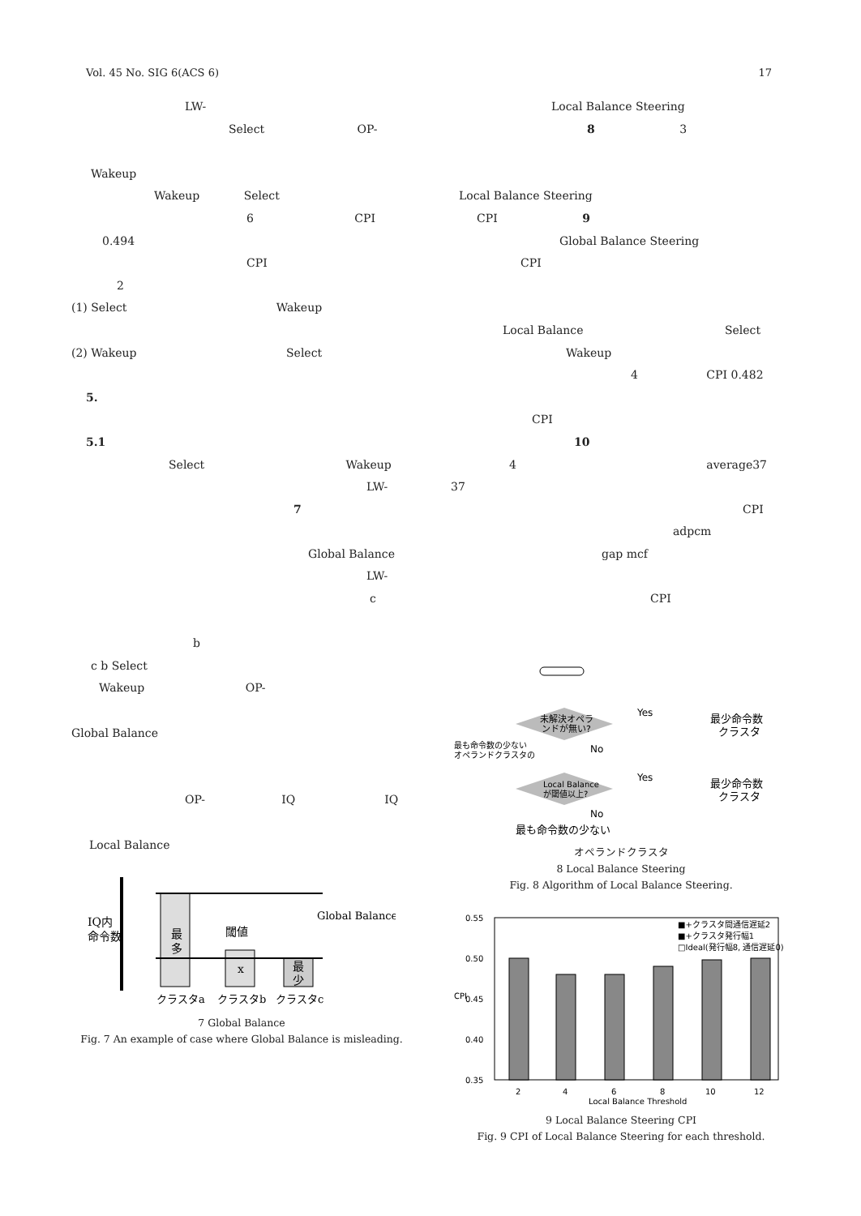Vol. 45 No. SIG 6(ACS 6) 17
LW-
Select OP-
Wakeup
Wakeup Select
6 CPI
0.494
CPI
2
(1) Select Wakeup
(2) Wakeup Select
5.
5.1
Select Wakeup
LW-
7
Global Balance
LW-
c
b
c b Select
Wakeup OP-
Global Balance
OP- IQ IQ
Local Balance
最
多
x
最
少
IQ内
命令数
閾値
Global Balance
クラスタa
クラスタb
クラスタc
7 Global Balance
Fig. 7 An example of case where Global Balance is misleading.
Local Balance Steering
8 3
Local Balance Steering
CPI 9
Global Balance Steering
CPI
Local Balance Select
Wakeup
4 CPI 0.482
CPI
10
4 average37
37
CPI
adpcm
gap mcf
CPI
未解決オペラ
ンドが無い?
Local Balance
が閾値以上?
Yes
最少命令数
クラスタ
Yes
最少命令数
クラスタ
No
No
最も命令数の少ない
オペランドクラスタの
最も命令数の少ない
オペランドクラスタ
8 Local Balance Steering
Fig. 8 Algorithm of Local Balance Steering.
0.55
0.50
0.45
0.40
0.35
CPI
2
4
6
8
10
12
Local Balance Threshold
■+クラスタ間通信遅延2
■+クラスタ発行幅1
□Ideal(発行幅8, 通信遅延0)
9 Local Balance Steering CPI
Fig. 9 CPI of Local Balance Steering for each threshold.